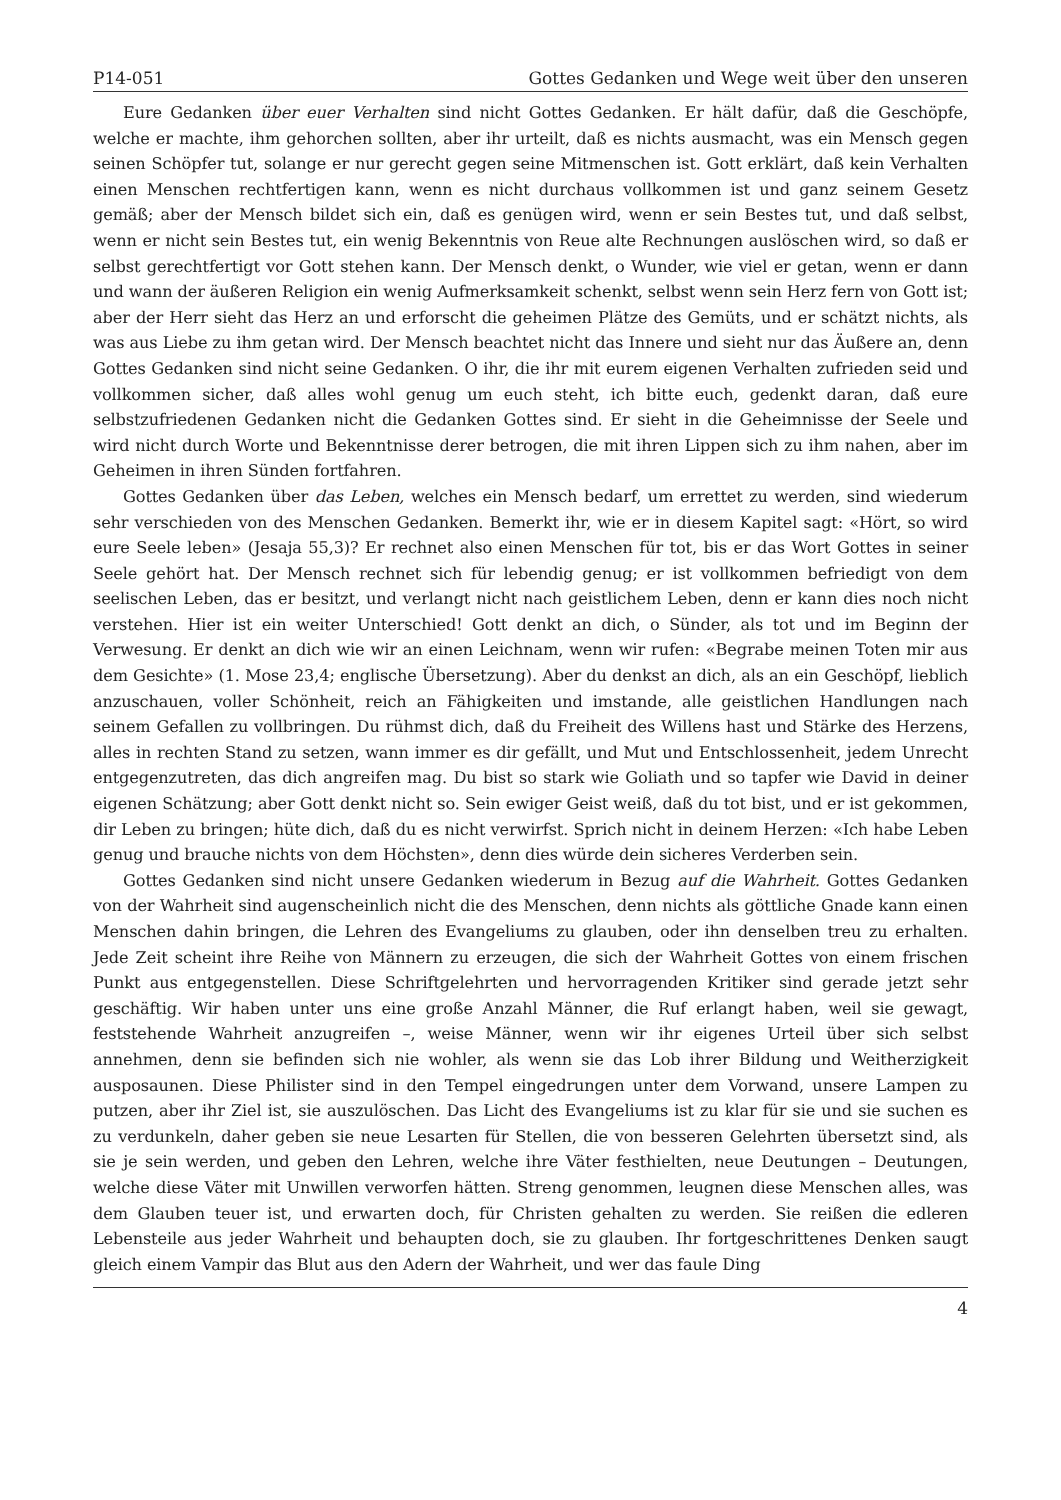P14-051 Gottes Gedanken und Wege weit über den unseren
Eure Gedanken über euer Verhalten sind nicht Gottes Gedanken. Er hält dafür, daß die Geschöpfe, welche er machte, ihm gehorchen sollten, aber ihr urteilt, daß es nichts ausmacht, was ein Mensch gegen seinen Schöpfer tut, solange er nur gerecht gegen seine Mitmenschen ist. Gott erklärt, daß kein Verhalten einen Menschen rechtfertigen kann, wenn es nicht durchaus vollkommen ist und ganz seinem Gesetz gemäß; aber der Mensch bildet sich ein, daß es genügen wird, wenn er sein Bestes tut, und daß selbst, wenn er nicht sein Bestes tut, ein wenig Bekenntnis von Reue alte Rechnungen auslöschen wird, so daß er selbst gerechtfertigt vor Gott stehen kann. Der Mensch denkt, o Wunder, wie viel er getan, wenn er dann und wann der äußeren Religion ein wenig Aufmerksamkeit schenkt, selbst wenn sein Herz fern von Gott ist; aber der Herr sieht das Herz an und erforscht die geheimen Plätze des Gemüts, und er schätzt nichts, als was aus Liebe zu ihm getan wird. Der Mensch beachtet nicht das Innere und sieht nur das Äußere an, denn Gottes Gedanken sind nicht seine Gedanken. O ihr, die ihr mit eurem eigenen Verhalten zufrieden seid und vollkommen sicher, daß alles wohl genug um euch steht, ich bitte euch, gedenkt daran, daß eure selbstzufriedenen Gedanken nicht die Gedanken Gottes sind. Er sieht in die Geheimnisse der Seele und wird nicht durch Worte und Bekenntnisse derer betrogen, die mit ihren Lippen sich zu ihm nahen, aber im Geheimen in ihren Sünden fortfahren.
Gottes Gedanken über das Leben, welches ein Mensch bedarf, um errettet zu werden, sind wiederum sehr verschieden von des Menschen Gedanken. Bemerkt ihr, wie er in diesem Kapitel sagt: «Hört, so wird eure Seele leben» (Jesaja 55,3)? Er rechnet also einen Menschen für tot, bis er das Wort Gottes in seiner Seele gehört hat. Der Mensch rechnet sich für lebendig genug; er ist vollkommen befriedigt von dem seelischen Leben, das er besitzt, und verlangt nicht nach geistlichem Leben, denn er kann dies noch nicht verstehen. Hier ist ein weiter Unterschied! Gott denkt an dich, o Sünder, als tot und im Beginn der Verwesung. Er denkt an dich wie wir an einen Leichnam, wenn wir rufen: «Begrabe meinen Toten mir aus dem Gesichte» (1. Mose 23,4; englische Übersetzung). Aber du denkst an dich, als an ein Geschöpf, lieblich anzuschauen, voller Schönheit, reich an Fähigkeiten und imstande, alle geistlichen Handlungen nach seinem Gefallen zu vollbringen. Du rühmst dich, daß du Freiheit des Willens hast und Stärke des Herzens, alles in rechten Stand zu setzen, wann immer es dir gefällt, und Mut und Entschlossenheit, jedem Unrecht entgegenzutreten, das dich angreifen mag. Du bist so stark wie Goliath und so tapfer wie David in deiner eigenen Schätzung; aber Gott denkt nicht so. Sein ewiger Geist weiß, daß du tot bist, und er ist gekommen, dir Leben zu bringen; hüte dich, daß du es nicht verwirfst. Sprich nicht in deinem Herzen: «Ich habe Leben genug und brauche nichts von dem Höchsten», denn dies würde dein sicheres Verderben sein.
Gottes Gedanken sind nicht unsere Gedanken wiederum in Bezug auf die Wahrheit. Gottes Gedanken von der Wahrheit sind augenscheinlich nicht die des Menschen, denn nichts als göttliche Gnade kann einen Menschen dahin bringen, die Lehren des Evangeliums zu glauben, oder ihn denselben treu zu erhalten. Jede Zeit scheint ihre Reihe von Männern zu erzeugen, die sich der Wahrheit Gottes von einem frischen Punkt aus entgegenstellen. Diese Schriftgelehrten und hervorragenden Kritiker sind gerade jetzt sehr geschäftig. Wir haben unter uns eine große Anzahl Männer, die Ruf erlangt haben, weil sie gewagt, feststehende Wahrheit anzugreifen –, weise Männer, wenn wir ihr eigenes Urteil über sich selbst annehmen, denn sie befinden sich nie wohler, als wenn sie das Lob ihrer Bildung und Weitherzigkeit ausposaunen. Diese Philister sind in den Tempel eingedrungen unter dem Vorwand, unsere Lampen zu putzen, aber ihr Ziel ist, sie auszulöschen. Das Licht des Evangeliums ist zu klar für sie und sie suchen es zu verdunkeln, daher geben sie neue Lesarten für Stellen, die von besseren Gelehrten übersetzt sind, als sie je sein werden, und geben den Lehren, welche ihre Väter festhielten, neue Deutungen – Deutungen, welche diese Väter mit Unwillen verworfen hätten. Streng genommen, leugnen diese Menschen alles, was dem Glauben teuer ist, und erwarten doch, für Christen gehalten zu werden. Sie reißen die edleren Lebensteile aus jeder Wahrheit und behaupten doch, sie zu glauben. Ihr fortgeschrittenes Denken saugt gleich einem Vampir das Blut aus den Adern der Wahrheit, und wer das faule Ding
4